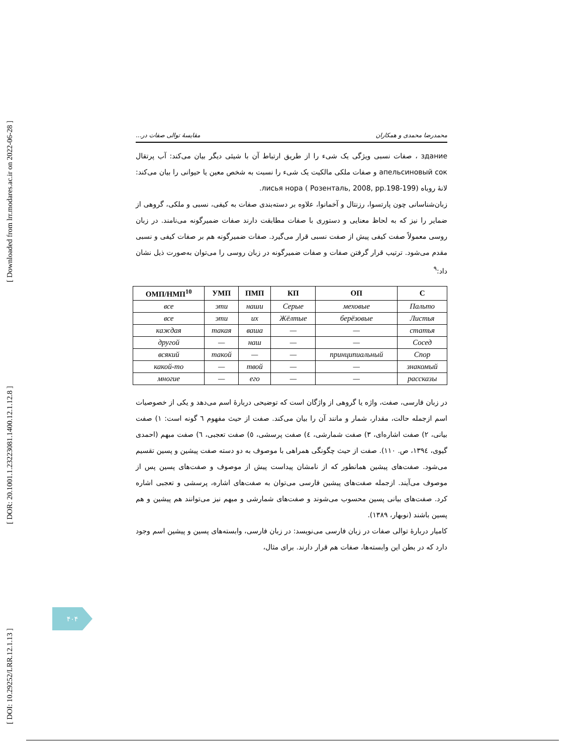[ Downloaded from lrr.modares.ac.ir on 2022-06-28 ]
[ DOR: 20.1001.1.23223081.1400.12.1.12.8 ]
[ DOI: 10.29252/LRR.12.1.13 ]
محمدرضا محمدی و همکاران مقایسهٔ توالی صفات در...
здание ، صفات نسبی ویژگی یک شیء را از طریق ارتباط آن با شیئی دیگر بیان می‌کند: آب پرتقال апельсиновый сок و صفات ملکی مالکیت یک شیء را نسبت به شخص معین یا حیوانی را بیان می‌کند: لانهٔ روباه лисья нора ( Розенталь, 2008, pp.198-199).
زبان‌شناسانی چون پارتسوا، رزنتال و آخمانوا، علاوه بر دسته‌بندی صفات به کیفی، نسبی و ملکی، گروهی از ضمایر را نیز که به لحاظ معنایی و دستوری با صفات مطابقت دارند صفات ضمیرگونه می‌نامند. در زبان روسی معمولاً صفت کیفی پیش از صفت نسبی قرار می‌گیرد. صفات ضمیرگونه هم بر صفات کیفی و نسبی مقدم می‌شود. ترتیب قرار گرفتن صفات و صفات ضمیرگونه در زبان روسی را می‌توان به‌صورت ذیل نشان داد:<sup>۹</sup>
| ОМП/НМП<sup>10</sup> | УМП | ПМП | КП | ОП | С |
| --- | --- | --- | --- | --- | --- |
| все | эти | наши | Серые | меховые | Пальто |
| все | эти | их | Жёлтые | берёзовые | Листья |
| каждая | такая | ваша | — | — | статья |
| другой | — | наш | — | — | Сосед |
| всякий | такой | — | — | принципиальный | Спор |
| какой-то | — | твой | — | — | знакомый |
| многие | — | его | — | — | рассказы |
در زبان فارسی، صفت، واژه یا گروهی از واژگان است که توضیحی دربارهٔ اسم می‌دهد و یکی از خصوصیات اسم ازجمله حالت، مقدار، شمار و مانند آن را بیان می‌کند. صفت از حیث مفهوم ٦ گونه است: ١) صفت بیانی، ٢) صفت اشاره‌ای، ٣) صفت شمارشی، ٤) صفت پرسشی، ٥) صفت تعجبی، ٦) صفت مبهم (احمدی گیوی، ١٣٩٤، ص. ١١٠). صفت از حیث چگونگی همراهی با موصوف به دو دسته صفت پیشین و پسین تقسیم می‌شود. صفت‌های پیشین همانطور که از نامشان پیداست پیش از موصوف و صفت‌های پسین پس از موصوف می‌آیند. ازجمله صفت‌های پیشین فارسی می‌توان به صفت‌های اشاره، پرسشی و تعجبی اشاره کرد. صفت‌های بیانی پسین محسوب می‌شوند و صفت‌های شمارشی و مبهم نیز می‌توانند هم پیشین و هم پسین باشند (نوبهار، ١٣٨٩).
کامیار دربارهٔ توالی صفات در زبان فارسی می‌نویسد: در زبان فارسی، وابسته‌های پسین و پیشین اسم وجود دارد که در بطن این وابسته‌ها، صفات هم قرار دارند. برای مثال،
۴۰۴